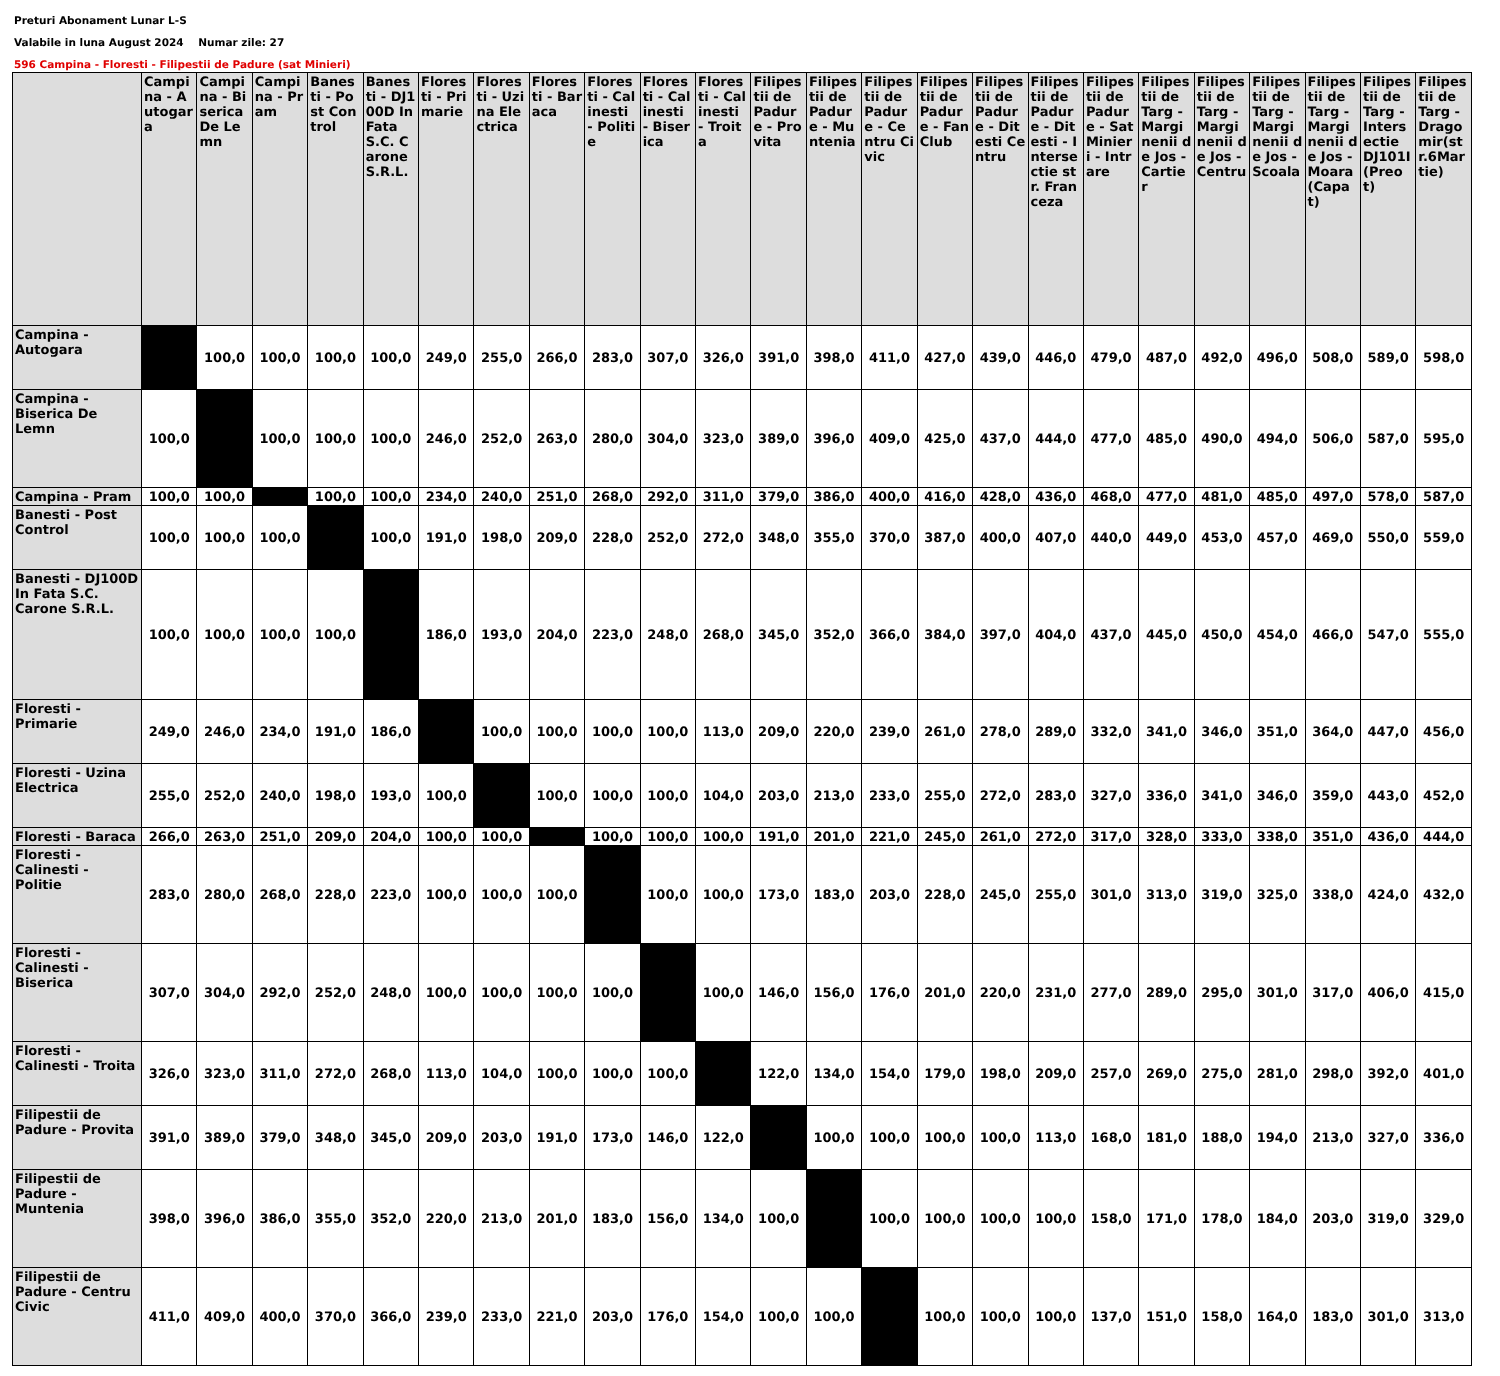Preturi Abonament Lunar L-S
Valabile in luna August 2024 Numar zile: 27
596 Campina - Floresti - Filipestii de Padure (sat Minieri)
| | Campina - Autogara | Campina - Biserica De Lemn | Campina - Pram | Banesti - Post Control | Banesti - DJ100D In Fata S.C. Carone S.R.L. | Floresti - Primarie | Floresti - Uzina Electrica | Floresti - Baraca | Floresti - Calinesti - Politie | Floresti - Calinesti - Biserica | Floresti - Calinesti - Troita | Filipestii de Padure - Provita | Filipestii de Padure - Muntenia | Filipestii de Padure - Centru Civic | Filipestii de Padure - Fan Club | Filipestii de Padure - Ditesti Centru | Filipestii de Padure - Ditesti - Intersectie str. Franceza | Filipestii de Padure - Sat Minieri - Intrare | Filipestii de Targ - Marginenii de Jos - Cartier | Filipestii de Targ - Marginenii de Jos - Centru | Filipestii de Targ - Marginenii de Jos - Scoala | Filipestii de Targ - Marginenii de Jos - Moara (Capat) | Filipestii de Targ - Intersectie DJ101I (Preot) | Filipestii de Targ - Dragomir(str.6Martie) |
| --- | --- | --- | --- | --- | --- | --- | --- | --- | --- | --- | --- | --- | --- | --- | --- | --- | --- | --- | --- | --- | --- | --- | --- | --- |
| Campina - Autogara | | 100,0 | 100,0 | 100,0 | 100,0 | 249,0 | 255,0 | 266,0 | 283,0 | 307,0 | 326,0 | 391,0 | 398,0 | 411,0 | 427,0 | 439,0 | 446,0 | 479,0 | 487,0 | 492,0 | 496,0 | 508,0 | 589,0 | 598,0 |
| Campina - Biserica De Lemn | 100,0 | | 100,0 | 100,0 | 100,0 | 246,0 | 252,0 | 263,0 | 280,0 | 304,0 | 323,0 | 389,0 | 396,0 | 409,0 | 425,0 | 437,0 | 444,0 | 477,0 | 485,0 | 490,0 | 494,0 | 506,0 | 587,0 | 595,0 |
| Campina - Pram | 100,0 | 100,0 | | 100,0 | 100,0 | 234,0 | 240,0 | 251,0 | 268,0 | 292,0 | 311,0 | 379,0 | 386,0 | 400,0 | 416,0 | 428,0 | 436,0 | 468,0 | 477,0 | 481,0 | 485,0 | 497,0 | 578,0 | 587,0 |
| Banesti - Post Control | 100,0 | 100,0 | 100,0 | | 100,0 | 191,0 | 198,0 | 209,0 | 228,0 | 252,0 | 272,0 | 348,0 | 355,0 | 370,0 | 387,0 | 400,0 | 407,0 | 440,0 | 449,0 | 453,0 | 457,0 | 469,0 | 550,0 | 559,0 |
| Banesti - DJ100D In Fata S.C. Carone S.R.L. | 100,0 | 100,0 | 100,0 | 100,0 | | 186,0 | 193,0 | 204,0 | 223,0 | 248,0 | 268,0 | 345,0 | 352,0 | 366,0 | 384,0 | 397,0 | 404,0 | 437,0 | 445,0 | 450,0 | 454,0 | 466,0 | 547,0 | 555,0 |
| Floresti - Primarie | 249,0 | 246,0 | 234,0 | 191,0 | 186,0 | | 100,0 | 100,0 | 100,0 | 100,0 | 113,0 | 209,0 | 220,0 | 239,0 | 261,0 | 278,0 | 289,0 | 332,0 | 341,0 | 346,0 | 351,0 | 364,0 | 447,0 | 456,0 |
| Floresti - Uzina Electrica | 255,0 | 252,0 | 240,0 | 198,0 | 193,0 | 100,0 | | 100,0 | 100,0 | 100,0 | 104,0 | 203,0 | 213,0 | 233,0 | 255,0 | 272,0 | 283,0 | 327,0 | 336,0 | 341,0 | 346,0 | 359,0 | 443,0 | 452,0 |
| Floresti - Baraca | 266,0 | 263,0 | 251,0 | 209,0 | 204,0 | 100,0 | 100,0 | | 100,0 | 100,0 | 100,0 | 191,0 | 201,0 | 221,0 | 245,0 | 261,0 | 272,0 | 317,0 | 328,0 | 333,0 | 338,0 | 351,0 | 436,0 | 444,0 |
| Floresti - Calinesti - Politie | 283,0 | 280,0 | 268,0 | 228,0 | 223,0 | 100,0 | 100,0 | 100,0 | | 100,0 | 100,0 | 173,0 | 183,0 | 203,0 | 228,0 | 245,0 | 255,0 | 301,0 | 313,0 | 319,0 | 325,0 | 338,0 | 424,0 | 432,0 |
| Floresti - Calinesti - Biserica | 307,0 | 304,0 | 292,0 | 252,0 | 248,0 | 100,0 | 100,0 | 100,0 | 100,0 | | 100,0 | 146,0 | 156,0 | 176,0 | 201,0 | 220,0 | 231,0 | 277,0 | 289,0 | 295,0 | 301,0 | 317,0 | 406,0 | 415,0 |
| Floresti - Calinesti - Troita | 326,0 | 323,0 | 311,0 | 272,0 | 268,0 | 113,0 | 104,0 | 100,0 | 100,0 | 100,0 | | 122,0 | 134,0 | 154,0 | 179,0 | 198,0 | 209,0 | 257,0 | 269,0 | 275,0 | 281,0 | 298,0 | 392,0 | 401,0 |
| Filipestii de Padure - Provita | 391,0 | 389,0 | 379,0 | 348,0 | 345,0 | 209,0 | 203,0 | 191,0 | 173,0 | 146,0 | 122,0 | | 100,0 | 100,0 | 100,0 | 100,0 | 113,0 | 168,0 | 181,0 | 188,0 | 194,0 | 213,0 | 327,0 | 336,0 |
| Filipestii de Padure - Muntenia | 398,0 | 396,0 | 386,0 | 355,0 | 352,0 | 220,0 | 213,0 | 201,0 | 183,0 | 156,0 | 134,0 | 100,0 | | 100,0 | 100,0 | 100,0 | 100,0 | 158,0 | 171,0 | 178,0 | 184,0 | 203,0 | 319,0 | 329,0 |
| Filipestii de Padure - Centru Civic | 411,0 | 409,0 | 400,0 | 370,0 | 366,0 | 239,0 | 233,0 | 221,0 | 203,0 | 176,0 | 154,0 | 100,0 | 100,0 | | 100,0 | 100,0 | 100,0 | 137,0 | 151,0 | 158,0 | 164,0 | 183,0 | 301,0 | 313,0 |